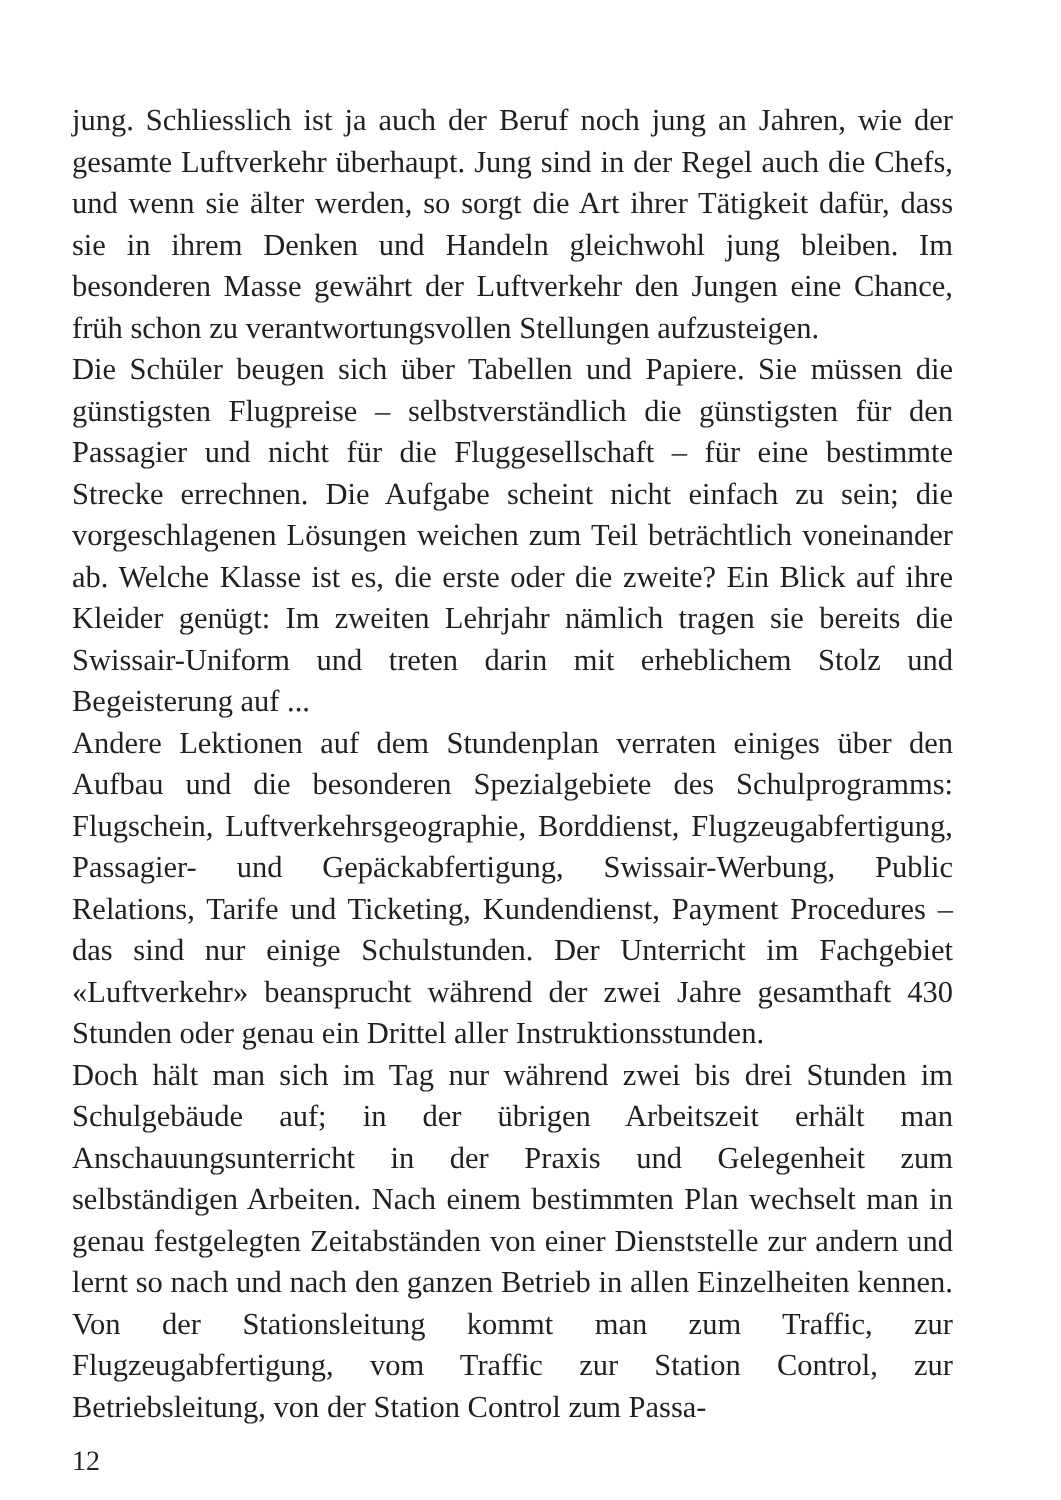jung. Schliesslich ist ja auch der Beruf noch jung an Jahren, wie der gesamte Luftverkehr überhaupt. Jung sind in der Regel auch die Chefs, und wenn sie älter werden, so sorgt die Art ihrer Tätigkeit dafür, dass sie in ihrem Denken und Handeln gleichwohl jung bleiben. Im besonderen Masse gewährt der Luftverkehr den Jungen eine Chance, früh schon zu verantwortungsvollen Stellungen aufzusteigen.
Die Schüler beugen sich über Tabellen und Papiere. Sie müssen die günstigsten Flugpreise – selbstverständlich die günstigsten für den Passagier und nicht für die Fluggesellschaft – für eine bestimmte Strecke errechnen. Die Aufgabe scheint nicht einfach zu sein; die vorgeschlagenen Lösungen weichen zum Teil beträchtlich voneinander ab. Welche Klasse ist es, die erste oder die zweite? Ein Blick auf ihre Kleider genügt: Im zweiten Lehrjahr nämlich tragen sie bereits die Swissair-Uniform und treten darin mit erheblichem Stolz und Begeisterung auf ...
Andere Lektionen auf dem Stundenplan verraten einiges über den Aufbau und die besonderen Spezialgebiete des Schulprogramms: Flugschein, Luftverkehrsgeographie, Borddienst, Flugzeugabfertigung, Passagier- und Gepäckabfertigung, Swissair-Werbung, Public Relations, Tarife und Ticketing, Kundendienst, Payment Procedures – das sind nur einige Schulstunden. Der Unterricht im Fachgebiet «Luftverkehr» beansprucht während der zwei Jahre gesamthaft 430 Stunden oder genau ein Drittel aller Instruktionsstunden.
Doch hält man sich im Tag nur während zwei bis drei Stunden im Schulgebäude auf; in der übrigen Arbeitszeit erhält man Anschauungsunterricht in der Praxis und Gelegenheit zum selbständigen Arbeiten. Nach einem bestimmten Plan wechselt man in genau festgelegten Zeitabständen von einer Dienststelle zur andern und lernt so nach und nach den ganzen Betrieb in allen Einzelheiten kennen. Von der Stationsleitung kommt man zum Traffic, zur Flugzeugabfertigung, vom Traffic zur Station Control, zur Betriebsleitung, von der Station Control zum Passa-
12